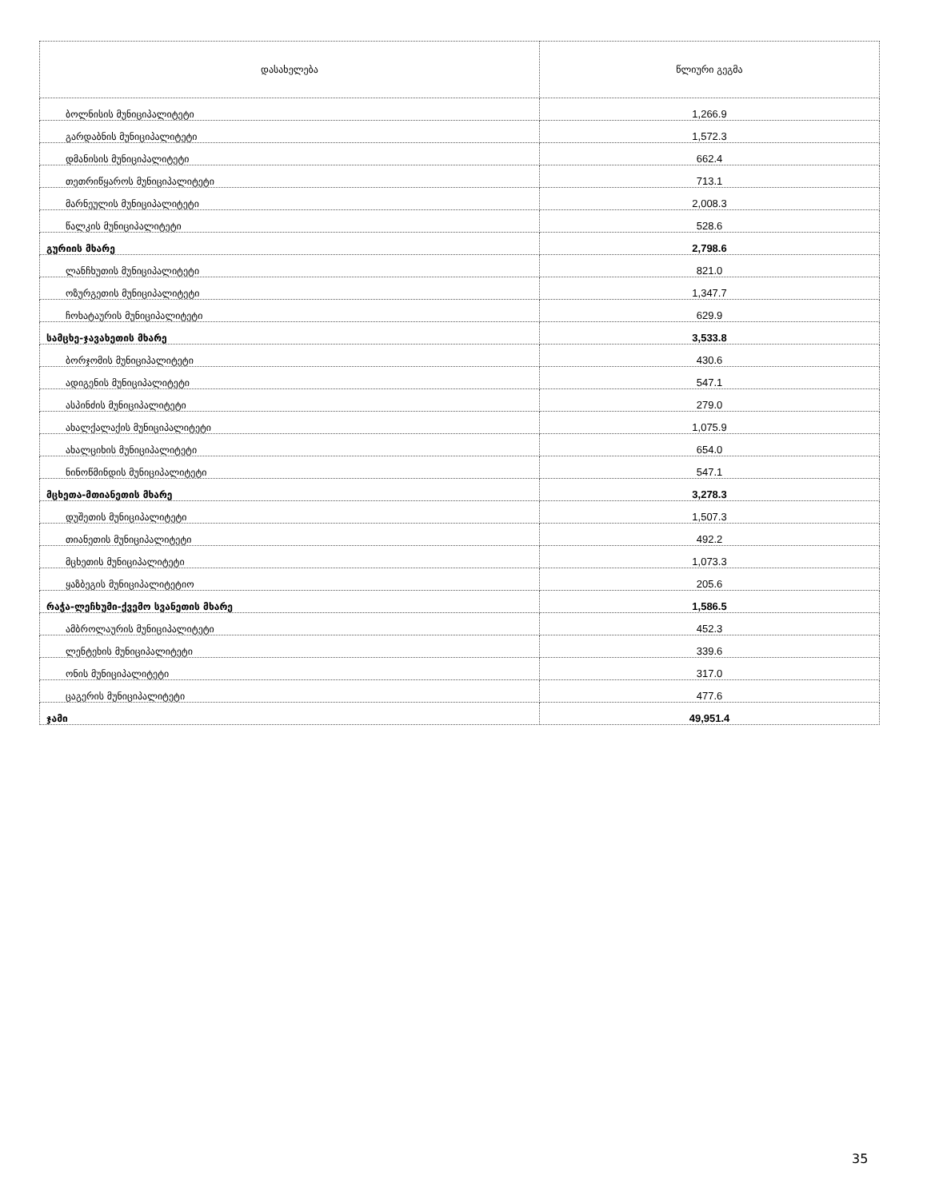| დასახელება | წლიური გეგმა |
| --- | --- |
| ბოლნისის მუნიციპალიტეტი | 1,266.9 |
| გარდაბნის მუნიციპალიტეტი | 1,572.3 |
| დმანისის მუნიციპალიტეტი | 662.4 |
| თეთრიწყაროს მუნიციპალიტეტი | 713.1 |
| მარნეულის მუნიციპალიტეტი | 2,008.3 |
| წალკის მუნიციპალიტეტი | 528.6 |
| გურიის მხარე | 2,798.6 |
| ლანჩხუთის მუნიციპალიტეტი | 821.0 |
| ოზურგეთის მუნიციპალიტეტი | 1,347.7 |
| ჩოხატაურის მუნიციპალიტეტი | 629.9 |
| სამცხე-ჯავახეთის მხარე | 3,533.8 |
| ბორჯომის მუნიციპალიტეტი | 430.6 |
| ადიგენის მუნიციპალიტეტი | 547.1 |
| ასპინძის მუნიციპალიტეტი | 279.0 |
| ახალქალაქის მუნიციპალიტეტი | 1,075.9 |
| ახალციხის მუნიციპალიტეტი | 654.0 |
| ნინოწმინდის მუნიციპალიტეტი | 547.1 |
| მცხეთა-მთიანეთის მხარე | 3,278.3 |
| დუშეთის მუნიციპალიტეტი | 1,507.3 |
| თიანეთის მუნიციპალიტეტი | 492.2 |
| მცხეთის მუნიციპალიტეტი | 1,073.3 |
| ყაზბეგის მუნიციპალიტეტიო | 205.6 |
| რაჭა-ლეჩხუმი-ქვემო სვანეთის მხარე | 1,586.5 |
| ამბროლაურის მუნიციპალიტეტი | 452.3 |
| ლენტეხის მუნიციპალიტეტი | 339.6 |
| ონის მუნიციპალიტეტი | 317.0 |
| ცაგერის მუნიციპალიტეტი | 477.6 |
| ჯამი | 49,951.4 |
35